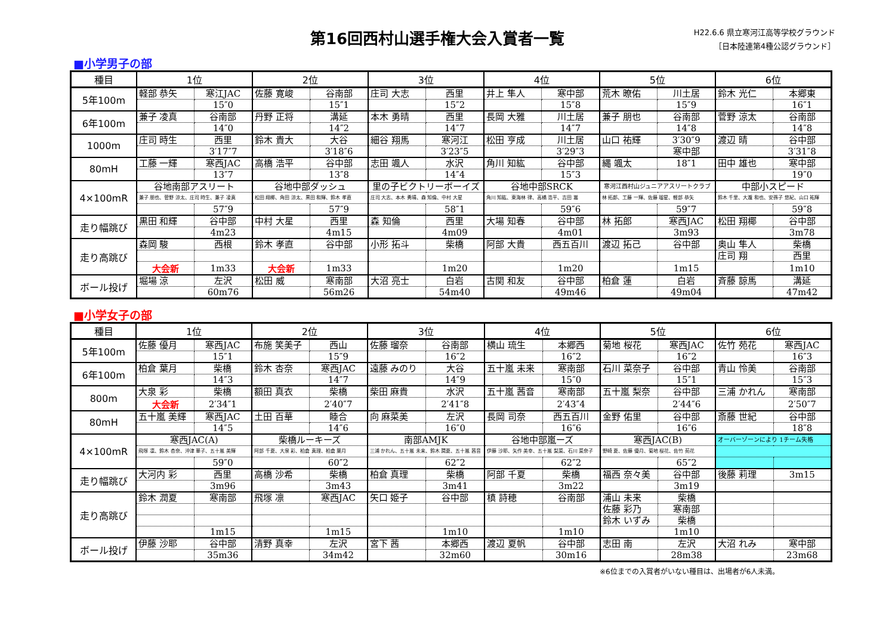第16回西村山選手権大会入賞者一覧
H22.6.6 県立寒河江高等学校グラウンド
［日本陸連第4種公認グラウンド］
■小学男子の部
| 種目 | 1位 | | 2位 | | 3位 | | 4位 | | 5位 | | 6位 | |
| --- | --- | --- | --- | --- | --- | --- | --- | --- | --- | --- | --- | --- |
| 5年100m | 軽部 恭矢 | 寒江JAC | 佐藤 寛峻 | 谷南部 | 庄司 大志 | 西里 | 井上 隼人 | 寒中部 | 荒木 暸佑 | 川土居 | 鈴木 光仁 | 本郷東 |
| | | 15″0 | | 15″1 | | 15″2 | | 15″8 | | 15″9 | | 16″1 |
| 6年100m | 兼子 凌真 | 谷南部 | 丹野 正将 | 溝延 | 本木 勇晴 | 西里 | 長岡 大雅 | 川土居 | 兼子 朋也 | 谷南部 | 菅野 涼太 | 谷南部 |
| | | 14″0 | | 14″2 | | 14″7 | | 14″7 | | 14″8 | | 14″8 |
| 1000m | 庄司 時生 | 西里 | 鈴木 貴大 | 大谷 | 細谷 翔馬 | 寒河江 | 松田 亨成 | 川土居 | 山口 祐輝 | 3′30″9 | 渡辺 晴 | 谷中部 |
| | | 3′17″7 | | 3′18″6 | | 3′23″5 | | 3′29″3 | | 寒中部 | | 3′31″8 |
| 80mH | 工藤 一輝 | 寒西JAC | 高橋 浩平 | 谷中部 | 志田 颯人 | 水沢 | 角川 知紘 | 谷中部 | 縄 颯太 | 18″1 | 田中 雄也 | 寒中部 |
| | | 13″7 | | 13″8 | | 14″4 | | 15″3 | | | | 19″0 |
| 4×100mR | 谷地南部アスリート | | 谷地中部ダッシュ | | 里の子ビクトリーボーイズ | | 谷地中部SRCK | | 寒河江西村山ジュニアアスリートクラブ | | 中部小スピード | |
| | 兼子 朋也、菅野 涼太、庄司 時生、兼子 凌真 | | 松田 翔椰、角田 涼太、黒田 和輝、鈴木 孝直 | | 庄司 大志、本木 勇晴、森 知倫、中村 大星 | | 角川 知紘、東海林 律、高橋 浩平、吉田 嵩 | | 林 拓郎、工藤 一輝、佐藤 瑠星、軽部 恭矢 | | 鈴木 千里、大瀧 和也、安孫子 悠紀、山口 祐輝 | |
| | | 57″9 | | 57″9 | | 58″1 | | 59″6 | | 59″7 | | 59″8 |
| 走り幅跳び | 黒田 和輝 | 谷中部 | 中村 大星 | 西里 | 森 知倫 | 西里 | 大場 知春 | 谷中部 | 林 拓郎 | 寒西JAC | 松田 翔椰 | 谷中部 |
| | | 4m23 | | 4m15 | | 4m09 | | 4m01 | | 3m93 | | 3m78 |
| 走り高跳び | 森岡 駿 | 西根 | 鈴木 孝直 | 谷中部 | 小形 拓斗 | 柴橋 | 阿部 大貴 | 西五百川 | 渡辺 拓己 | 谷中部 | 奥山 隼人 | 柴橋 |
| | | | | | | | | | | | 庄司 翔 | 西里 |
| | 大会新 | 1m33 | 大会新 | 1m33 | | 1m20 | | 1m20 | | 1m15 | | 1m10 |
| ボール投げ | 堀場 涼 | 左沢 | 松田 威 | 寒南部 | 大沼 亮士 | 白岩 | 古関 和友 | 谷中部 | 柏倉 蓮 | 白岩 | 斉藤 諒馬 | 溝延 |
| | | 60m76 | | 56m26 | | 54m40 | | 49m46 | | 49m04 | | 47m42 |
■小学女子の部
| 種目 | 1位 | | 2位 | | 3位 | | 4位 | | 5位 | | 6位 | |
| --- | --- | --- | --- | --- | --- | --- | --- | --- | --- | --- | --- | --- |
| 5年100m | 佐藤 優月 | 寒西JAC | 布施 笑美子 | 西山 | 佐藤 瑠奈 | 谷南部 | 横山 琉生 | 本郷西 | 菊地 桜花 | 寒西JAC | 佐竹 苑花 | 寒西JAC |
| | | 15″1 | | 15″9 | | 16″2 | | 16″2 | | 16″2 | | 16″3 |
| 6年100m | 柏倉 葉月 | 柴橋 | 鈴木 杏奈 | 寒西JAC | 遠藤 みのり | 大谷 | 五十嵐 未来 | 寒南部 | 石川 菜奈子 | 谷中部 | 青山 怜美 | 谷南部 |
| | | 14″3 | | 14″7 | | 14″9 | | 15″0 | | 15″1 | | 15″3 |
| 800m | 大泉 彩 | 柴橋 | 額田 真衣 | 柴橋 | 柴田 麻貴 | 水沢 | 五十嵐 茜音 | 寒南部 | 五十嵐 梨奈 | 谷中部 | 三浦 かれん | 寒南部 |
| | 大会新 | 2′34″1 | | 2′40″7 | | 2′41″8 | | 2′43″4 | | 2′44″6 | | 2′50″7 |
| 80mH | 五十嵐 美輝 | 寒西JAC | 土田 百華 | 睦合 | 向 麻菜美 | 左沢 | 長岡 司奈 | 西五百川 | 金野 佑里 | 谷中部 | 斎藤 世紀 | 谷中部 |
| | | 14″5 | | 14″6 | | 16″0 | | 16″6 | | 16″6 | | 18″8 |
| 4×100mR | 寒西JAC(A) | | 柴橋ルーキーズ | | 南部AMJK | | 谷地中部嵐ーズ | | 寒西JAC(B) | | オーバーゾーンにより 1チーム失格 | |
| | 飛塚 凛、鈴木 杏奈、沖津 華子、五十嵐 美輝 | | 阿部 千夏、大泉 彩、柏倉 真理、柏倉 葉月 | | 三浦 かれん、五十嵐 未来、鈴木 潤夏、五十嵐 茜音 | | 伊藤 沙耶、矢作 美幸、五十嵐 梨菜、石川 菜奈子 | | 野崎 夏、佐藤 優月、菊地 桜花、佐竹 苑花 | | | |
| | | 59″0 | | 60″2 | | 62″2 | | 62″2 | | 65″2 | | |
| 走り幅跳び | 大河内 彩 | 西里 | 高橋 沙希 | 柴橋 | 柏倉 真理 | 柴橋 | 阿部 千夏 | 柴橋 | 福西 奈々美 | 谷中部 | 後藤 莉理 | 3m15 |
| | | 3m96 | | 3m43 | | 3m41 | | 3m22 | | 3m19 | | |
| 走り高跳び | 鈴木 潤夏 | 寒南部 | 飛塚 凛 | 寒西JAC | 矢口 姫子 | 谷中部 | 槙 詩穂 | 谷南部 | 浦山 未来 | 柴橋 | | |
| | | | | | | | | | 佐藤 彩乃 | 寒南部 | | |
| | | | | | | | | | 鈴木 いずみ | 柴橋 | | |
| | | 1m15 | | 1m15 | | 1m10 | | 1m10 | | 1m10 | | |
| ボール投げ | 伊藤 沙耶 | 谷中部 | 清野 真幸 | 左沢 | 宮下 茜 | 本郷西 | 渡辺 夏帆 | 谷中部 | 志田 南 | 左沢 | 大沼 れみ | 寒中部 |
| | | 35m36 | | 34m42 | | 32m60 | | 30m16 | | 28m38 | | 23m68 |
※6位までの入賞者がいない種目は、出場者が6人未満。